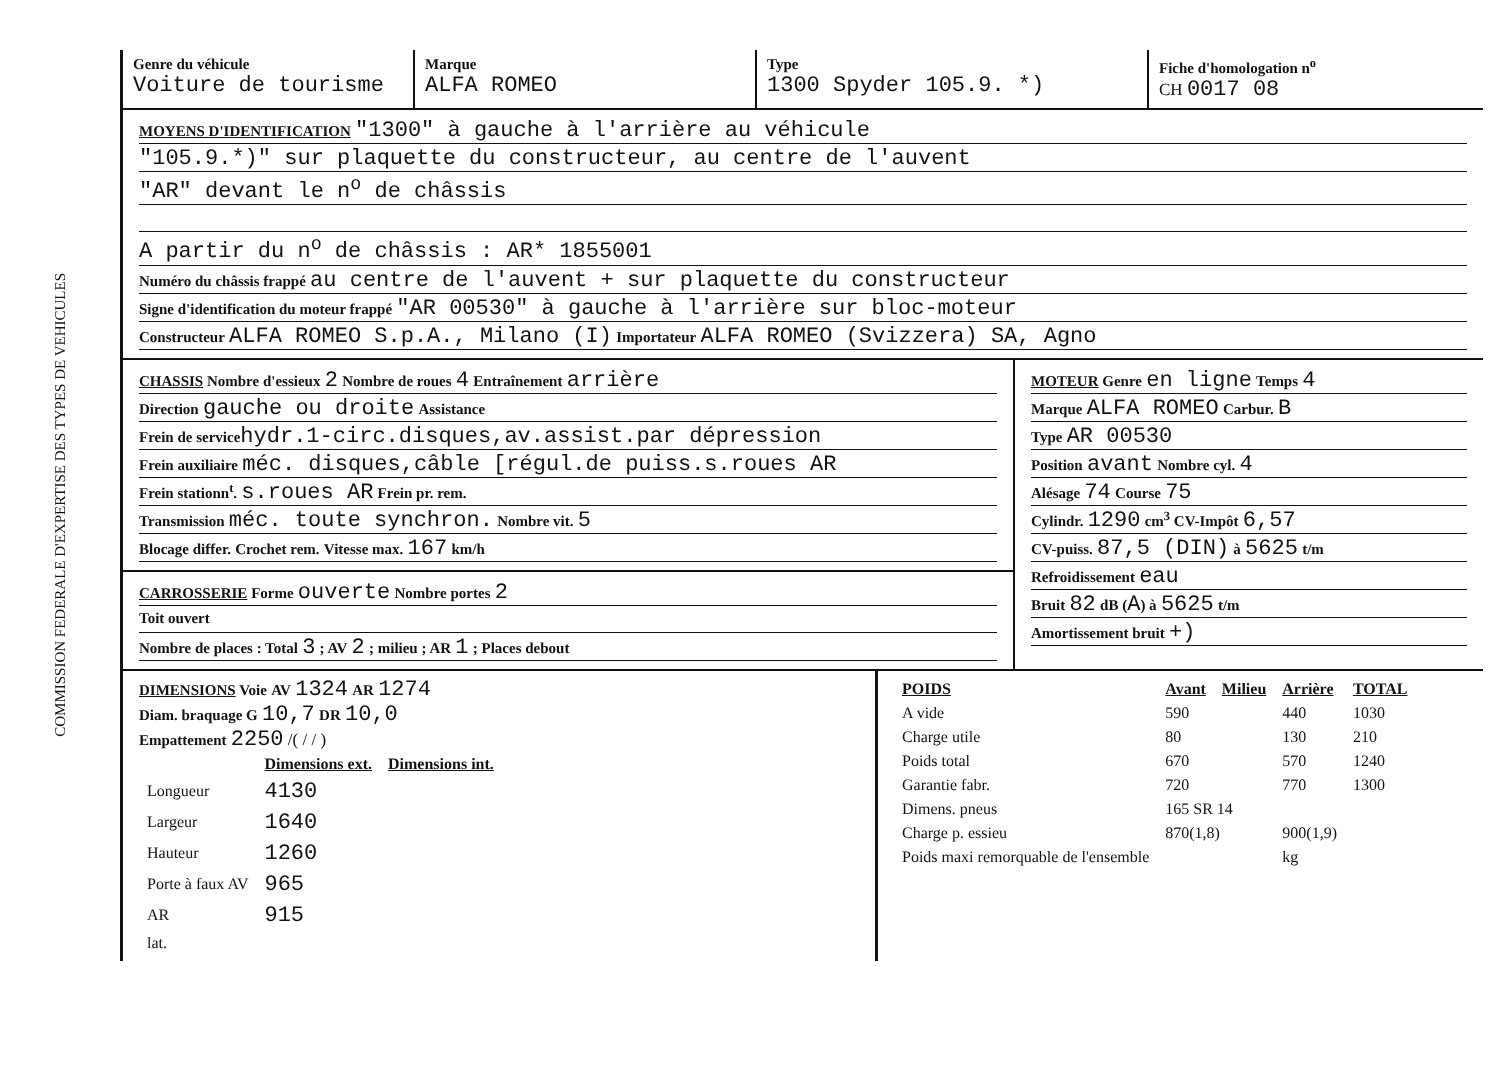COMMISSION FEDERALE D'EXPERTISE DES TYPES DE VEHICULES
Genre du véhicule
Voiture de tourisme
Marque
ALFA ROMEO
Type
1300 Spyder 105.9. *)
Fiche d'homologation n<sup>o</sup>
CH 0017 08
MOYENS D'IDENTIFICATION "1300" à gauche à l'arrière au véhicule
"105.9.*)" sur plaquette du constructeur, au centre de l'auvent
"AR" devant le n<sup>o</sup> de châssis
A partir du n<sup>o</sup> de châssis : AR* 1855001
Numéro du châssis frappé au centre de l'auvent + sur plaquette du constructeur
Signe d'identification du moteur frappé "AR 00530" à gauche à l'arrière sur bloc-moteur
Constructeur ALFA ROMEO S.p.A., Milano (I) Importateur ALFA ROMEO (Svizzera) SA, Agno
CHASSIS Nombre d'essieux 2 Nombre de roues 4 Entraînement arrière
Direction gauche ou droite Assistance
Frein de service hydr.1-circ.disques,av.assist.par dépression
Frein auxiliaire méc. disques,câble [régul.de puiss.s.roues AR
Frein stationn<sup>t</sup>. s.roues AR Frein pr. rem.
Transmission méc. toute synchron. Nombre vit. 5
Blocage differ. Crochet rem. Vitesse max. 167 km/h
CARROSSERIE Forme ouverte Nombre portes 2
Toit ouvert
Nombre de places : Total 3 ; AV 2 ; milieu ; AR 1 ; Places debout
MOTEUR Genre en ligne Temps 4
Marque ALFA ROMEO Carbur. B
Type AR 00530
Position avant Nombre cyl. 4
Alésage 74 Course 75
Cylindr. 1290 cm<sup>3</sup> CV-Impôt 6,57
CV-puiss. 87,5 (DIN) à 5625 t/m
Refroidissement eau
Bruit 82 dB (A) à 5625 t/m
Amortissement bruit +)
DIMENSIONS Voie AV 1324 AR 1274
Diam. braquage G 10,7 DR 10,0
Empattement 2250 /( / / )
| | Dimensions ext. | Dimensions int. |
| --- | --- | --- |
| Longueur | 4130 | |
| Largeur | 1640 | |
| Hauteur | 1260 | |
| Porte à faux AV | 965 | |
| AR | 915 | |
| lat. | | |
| POIDS | Avant | Milieu | Arrière | TOTAL |
| --- | --- | --- | --- | --- |
| A vide | 590 | | 440 | 1030 |
| Charge utile | 80 | | 130 | 210 |
| Poids total | 670 | | 570 | 1240 |
| Garantie fabr. | 720 | | 770 | 1300 |
| Dimens. pneus | 165 SR 14 | | | |
| Charge p. essieu | 870(1,8) | | 900(1,9) | |
| Poids maxi remorquable de l'ensemble | | | kg | |